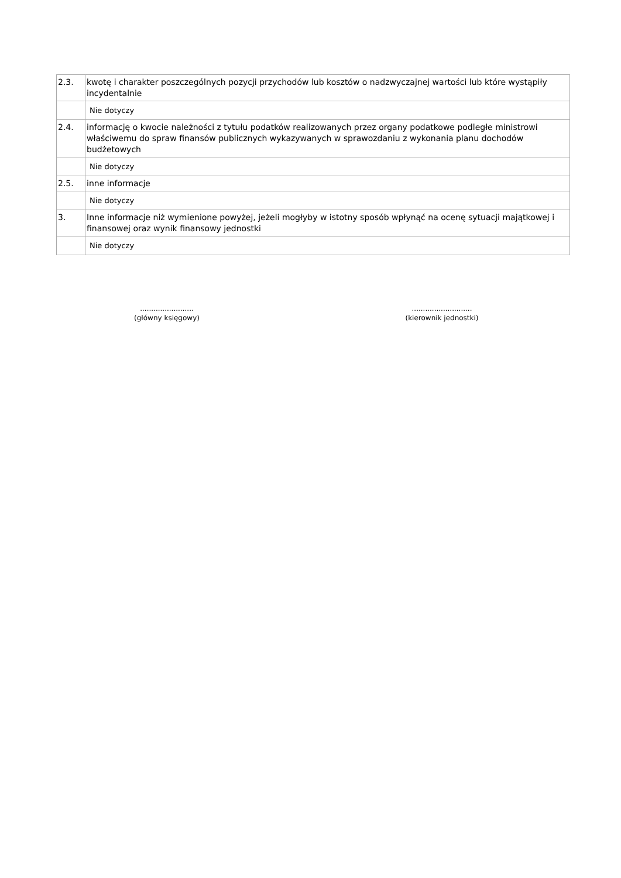| 2.3. | kwotę i charakter poszczególnych pozycji przychodów lub kosztów o nadzwyczajnej wartości lub które wystąpiły incydentalnie |
| | Nie dotyczy |
| 2.4. | informację o kwocie należności z tytułu podatków realizowanych przez organy podatkowe podległe ministrowi właściwemu do spraw finansów publicznych wykazywanych w sprawozdaniu z wykonania planu dochodów budżetowych |
| | Nie dotyczy |
| 2.5. | inne informacje |
| | Nie dotyczy |
| 3. | Inne informacje niż wymienione powyżej, jeżeli mogłyby w istotny sposób wpłynąć na ocenę sytuacji majątkowej i finansowej oraz wynik finansowy jednostki |
| | Nie dotyczy |
........................
(główny księgowy)
...........................
(kierownik jednostki)